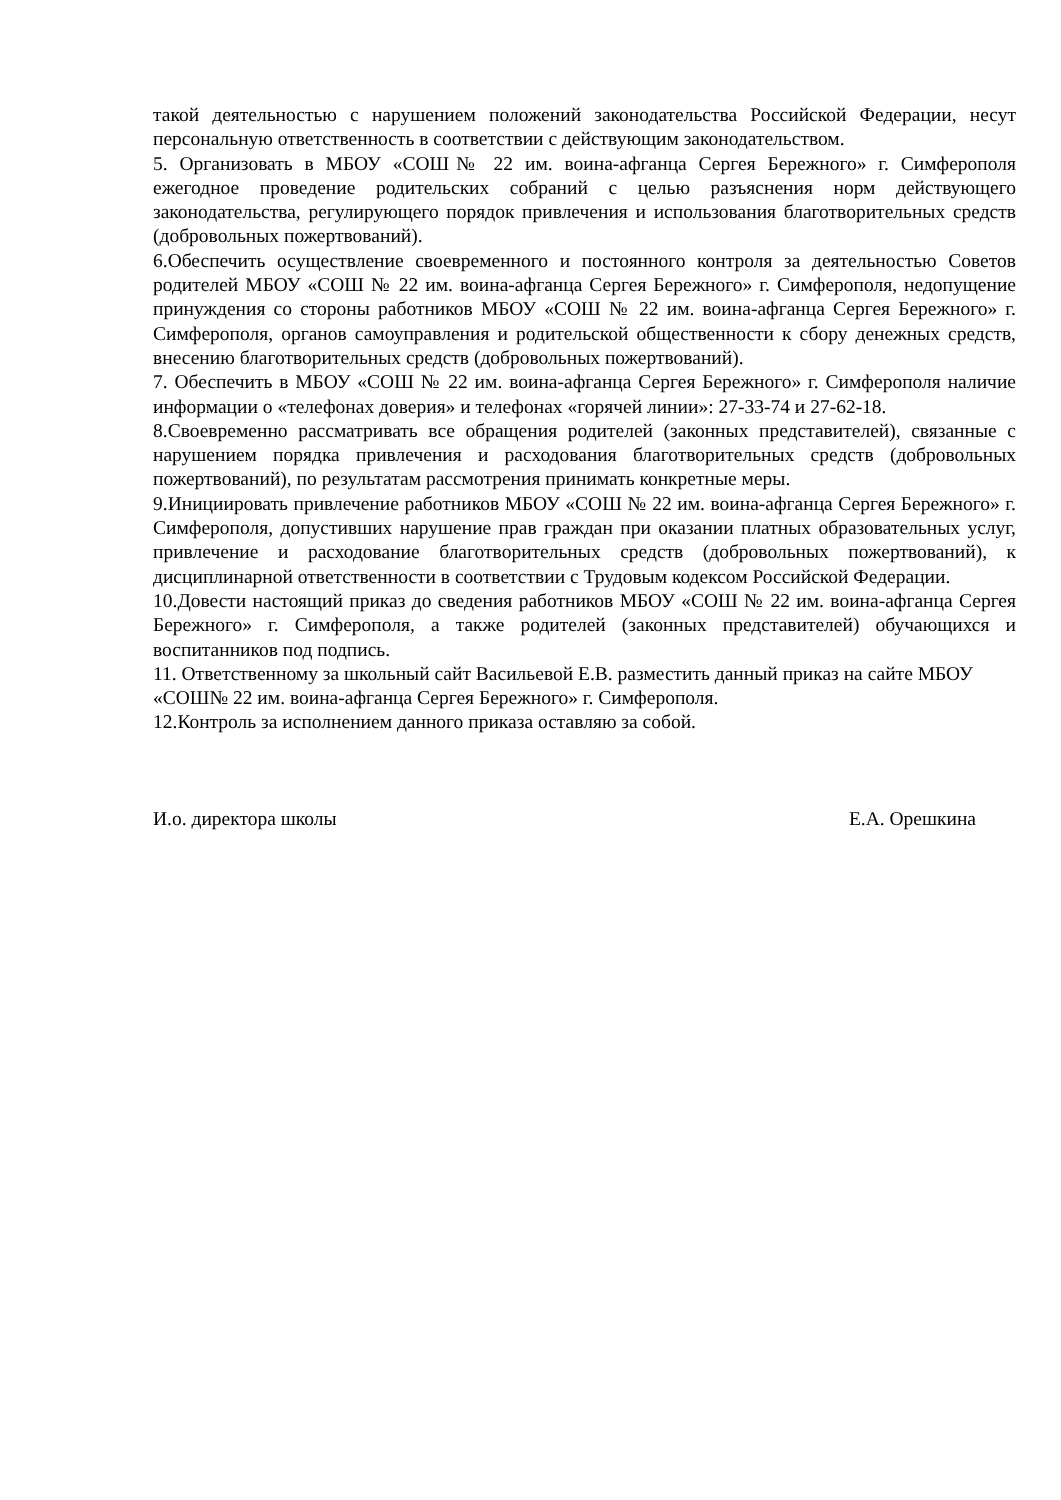такой деятельностью с нарушением положений законодательства Российской Федерации, несут персональную ответственность в соответствии с действующим законодательством.
5. Организовать в МБОУ «СОШ№ 22 им. воина-афганца Сергея Бережного» г. Симферополя ежегодное проведение родительских собраний с целью разъяснения норм действующего законодательства, регулирующего порядок привлечения и использования благотворительных средств (добровольных пожертвований).
6.Обеспечить осуществление своевременного и постоянного контроля за деятельностью Советов родителей МБОУ «СОШ № 22 им. воина-афганца Сергея Бережного» г. Симферополя, недопущение принуждения со стороны работников МБОУ «СОШ № 22 им. воина-афганца Сергея Бережного» г. Симферополя, органов самоуправления и родительской общественности к сбору денежных средств, внесению благотворительных средств (добровольных пожертвований).
7. Обеспечить в МБОУ «СОШ № 22 им. воина-афганца Сергея Бережного» г. Симферополя наличие информации о «телефонах доверия» и телефонах «горячей линии»: 27-33-74 и 27-62-18.
8.Своевременно рассматривать все обращения родителей (законных представителей), связанные с нарушением порядка привлечения и расходования благотворительных средств (добровольных пожертвований), по результатам рассмотрения принимать конкретные меры.
9.Инициировать привлечение работников МБОУ «СОШ № 22 им. воина-афганца Сергея Бережного» г. Симферополя, допустивших нарушение прав граждан при оказании платных образовательных услуг, привлечение и расходование благотворительных средств (добровольных пожертвований), к дисциплинарной ответственности в соответствии с Трудовым кодексом Российской Федерации.
10.Довести настоящий приказ до сведения работников МБОУ «СОШ № 22 им. воина-афганца Сергея Бережного» г. Симферополя, а также родителей (законных представителей) обучающихся и воспитанников под подпись.
11. Ответственному за школьный сайт Васильевой Е.В. разместить данный приказ на сайте МБОУ «СОШ№ 22 им. воина-афганца Сергея Бережного» г. Симферополя.
12.Контроль за исполнением данного приказа оставляю за собой.
И.о. директора школы Е.А. Орешкина